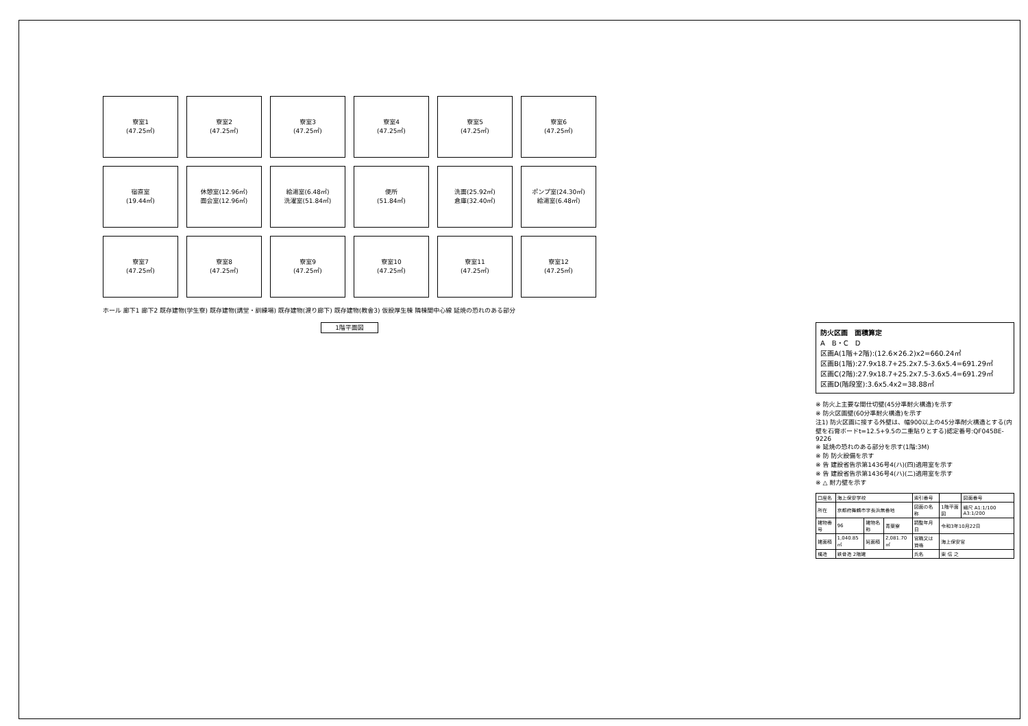寮室1
(47.25㎡)
寮室2
(47.25㎡)
寮室3
(47.25㎡)
寮室4
(47.25㎡)
寮室5
(47.25㎡)
寮室6
(47.25㎡)
宿直室
(19.44㎡)
休憩室(12.96㎡)
面会室(12.96㎡)
給湯室(6.48㎡)
洗濯室(51.84㎡)
便所
(51.84㎡)
洗面(25.92㎡)
倉庫(32.40㎡)
ポンプ室(24.30㎡)
給湯室(6.48㎡)
寮室7
(47.25㎡)
寮室8
(47.25㎡)
寮室9
(47.25㎡)
寮室10
(47.25㎡)
寮室11
(47.25㎡)
寮室12
(47.25㎡)
ホール 廊下1 廊下2 既存建物(学生寮) 既存建物(講堂・訓練場) 既存建物(渡り廊下) 既存建物(教舎3) 仮設厚生棟 隣棟間中心線 延焼の恐れのある部分
1階平面図
防火区画　面積算定
A　B・C　D
区画A(1階+2階):(12.6×26.2)x2=660.24㎡
区画B(1階):27.9x18.7+25.2x7.5-3.6x5.4=691.29㎡
区画C(2階):27.9x18.7+25.2x7.5-3.6x5.4=691.29㎡
区画D(階段室):3.6x5.4x2=38.88㎡
※ 防火上主要な間仕切壁(45分準耐火構造)を示す
※ 防火区画壁(60分準耐火構造)を示す
注1) 防火区画に接する外壁は、幅900以上の45分準耐火構造とする(内壁を石膏ボードt=12.5+9.5の二重貼りとする)認定番号:QF045BE-9226
※ 延焼の恐れのある部分を示す(1階:3M)
※ 防 防火設備を示す
※ 告 建設省告示第1436号4(ハ)(四)適用室を示す
※ 告 建設省告示第1436号4(ハ)(二)適用室を示す
※ △ 耐力壁を示す
| 口座名 | 海上保安学校 | | | 索引番号 | | 図面番号 |
| 所在 | 京都府舞鶴市字長浜無番地 | | | 図面の名称 | 1階平面図 | 縮尺 A1:1/100 A3:1/200 |
| 建物番号 | 96 | 建物名称 | 青葉寮 | 調整年月日 | 令和3年10月22日 | |
| 建面積 | 1,040.85㎡ | 延面積 | 2,081.70㎡ | 官職又は資格 | 海上保安官 | |
| 構造 | 鉄骨造 2階建 | | | 氏名 | 東 信 之 | |